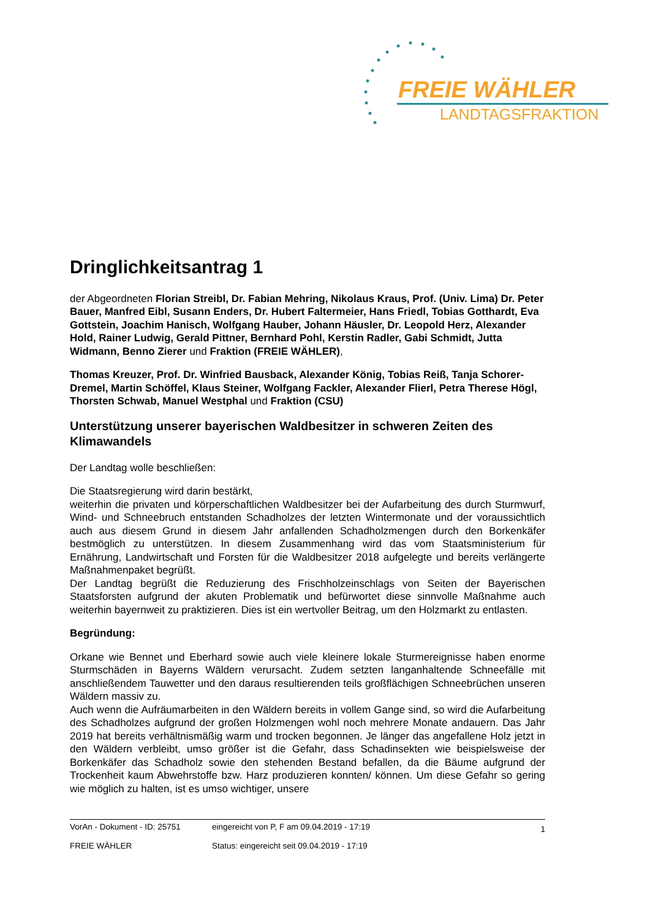FREIE WÄHLER
LANDTAGSFRAKTION
Dringlichkeitsantrag 1
der Abgeordneten Florian Streibl, Dr. Fabian Mehring, Nikolaus Kraus, Prof. (Univ. Lima) Dr. Peter Bauer, Manfred Eibl, Susann Enders, Dr. Hubert Faltermeier, Hans Friedl, Tobias Gotthardt, Eva Gottstein, Joachim Hanisch, Wolfgang Hauber, Johann Häusler, Dr. Leopold Herz, Alexander Hold, Rainer Ludwig, Gerald Pittner, Bernhard Pohl, Kerstin Radler, Gabi Schmidt, Jutta Widmann, Benno Zierer und Fraktion (FREIE WÄHLER),
Thomas Kreuzer, Prof. Dr. Winfried Bausback, Alexander König, Tobias Reiß, Tanja Schorer-Dremel, Martin Schöffel, Klaus Steiner, Wolfgang Fackler, Alexander Flierl, Petra Therese Högl, Thorsten Schwab, Manuel Westphal und Fraktion (CSU)
Unterstützung unserer bayerischen Waldbesitzer in schweren Zeiten des Klimawandels
Der Landtag wolle beschließen:
Die Staatsregierung wird darin bestärkt,
weiterhin die privaten und körperschaftlichen Waldbesitzer bei der Aufarbeitung des durch Sturmwurf, Wind- und Schneebruch entstanden Schadholzes der letzten Wintermonate und der voraussichtlich auch aus diesem Grund in diesem Jahr anfallenden Schadholzmengen durch den Borkenkäfer bestmöglich zu unterstützen. In diesem Zusammenhang wird das vom Staatsministerium für Ernährung, Landwirtschaft und Forsten für die Waldbesitzer 2018 aufgelegte und bereits verlängerte Maßnahmenpaket begrüßt.
Der Landtag begrüßt die Reduzierung des Frischholzeinschlags von Seiten der Bayerischen Staatsforsten aufgrund der akuten Problematik und befürwortet diese sinnvolle Maßnahme auch weiterhin bayernweit zu praktizieren. Dies ist ein wertvoller Beitrag, um den Holzmarkt zu entlasten.
Begründung:
Orkane wie Bennet und Eberhard sowie auch viele kleinere lokale Sturmereignisse haben enorme Sturmschäden in Bayerns Wäldern verursacht. Zudem setzten langanhaltende Schneefälle mit anschließendem Tauwetter und den daraus resultierenden teils großflächigen Schneebrüchen unseren Wäldern massiv zu.
Auch wenn die Aufräumarbeiten in den Wäldern bereits in vollem Gange sind, so wird die Aufarbeitung des Schadholzes aufgrund der großen Holzmengen wohl noch mehrere Monate andauern. Das Jahr 2019 hat bereits verhältnismäßig warm und trocken begonnen. Je länger das angefallene Holz jetzt in den Wäldern verbleibt, umso größer ist die Gefahr, dass Schadinsekten wie beispielsweise der Borkenkäfer das Schadholz sowie den stehenden Bestand befallen, da die Bäume aufgrund der Trockenheit kaum Abwehrstoffe bzw. Harz produzieren konnten/ können. Um diese Gefahr so gering wie möglich zu halten, ist es umso wichtiger, unsere
| VorAn - Dokument - ID: 25751 | eingereicht von P, F am 09.04.2019 - 17:19 | 1 |
| FREIE WÄHLER | Status: eingereicht seit 09.04.2019 - 17:19 | |